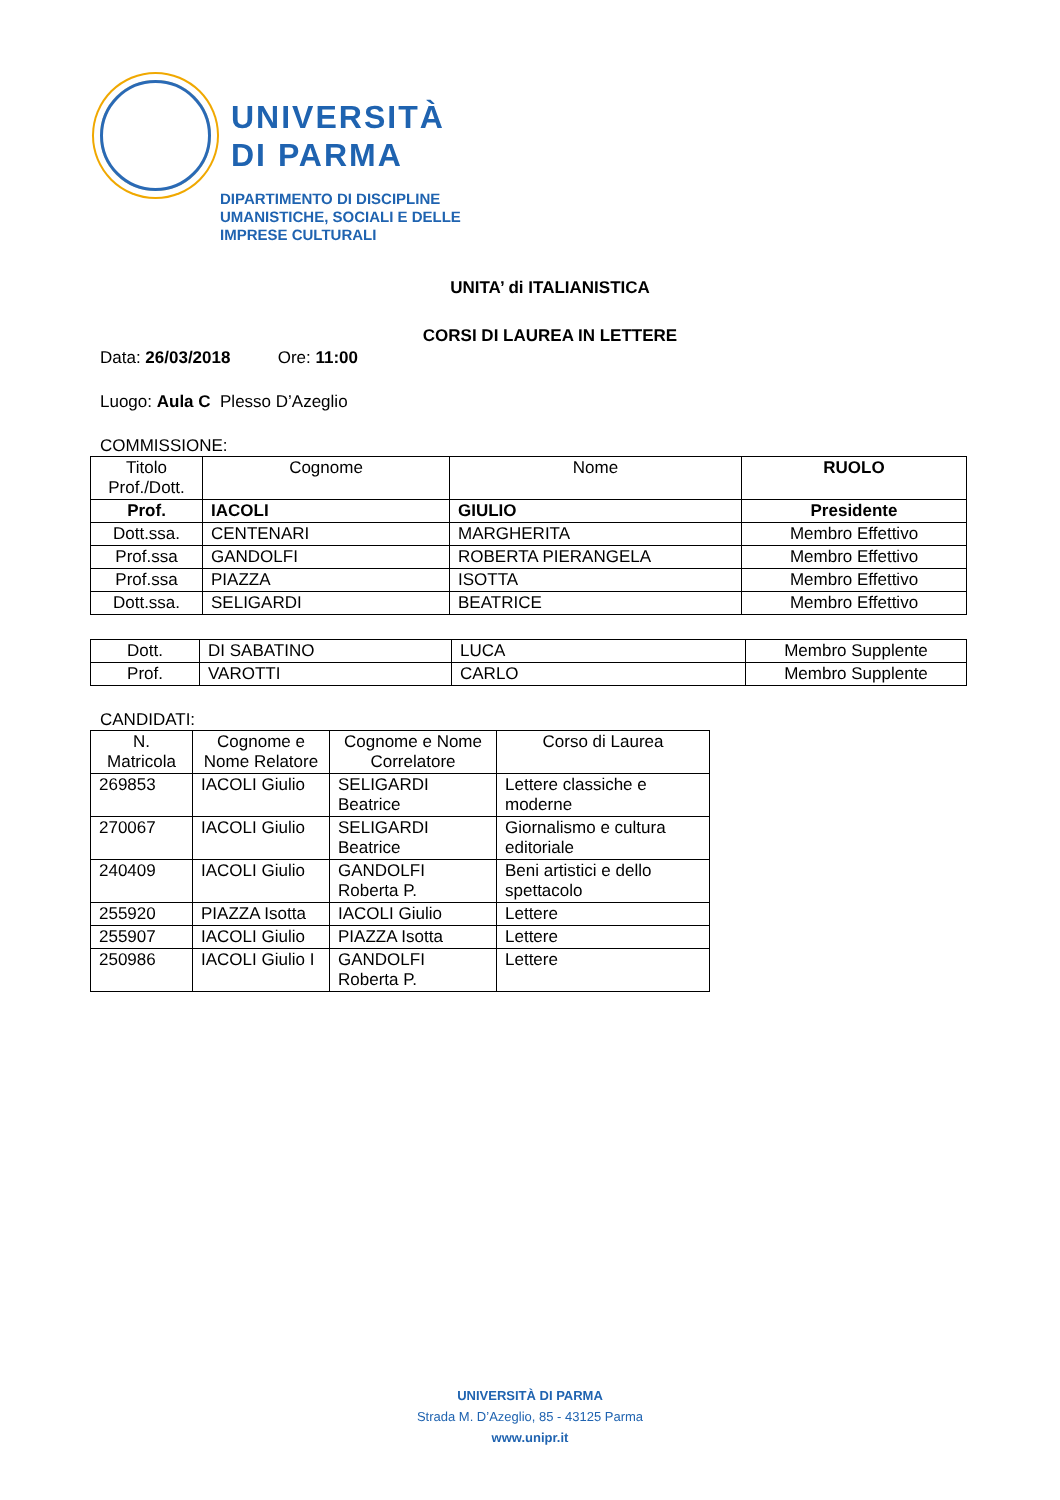UNIVERSITÀ
DI PARMA
DIPARTIMENTO DI DISCIPLINE
UMANISTICHE, SOCIALI E DELLE
IMPRESE CULTURALI
UNITA’ di ITALIANISTICA
CORSI DI LAUREA IN LETTERE
Data: 26/03/2018 Ore: 11:00
Luogo: Aula C Plesso D’Azeglio
COMMISSIONE:
| Titolo Prof./Dott. | Cognome | Nome | RUOLO |
| --- | --- | --- | --- |
| Prof. | IACOLI | GIULIO | Presidente |
| Dott.ssa. | CENTENARI | MARGHERITA | Membro Effettivo |
| Prof.ssa | GANDOLFI | ROBERTA PIERANGELA | Membro Effettivo |
| Prof.ssa | PIAZZA | ISOTTA | Membro Effettivo |
| Dott.ssa. | SELIGARDI | BEATRICE | Membro Effettivo |
| Dott. | DI SABATINO | LUCA | Membro Supplente |
| Prof. | VAROTTI | CARLO | Membro Supplente |
CANDIDATI:
| N. Matricola | Cognome e Nome Relatore | Cognome e Nome Correlatore | Corso di Laurea |
| --- | --- | --- | --- |
| 269853 | IACOLI Giulio | SELIGARDI Beatrice | Lettere classiche e moderne |
| 270067 | IACOLI Giulio | SELIGARDI Beatrice | Giornalismo e cultura editoriale |
| 240409 | IACOLI Giulio | GANDOLFI Roberta P. | Beni artistici e dello spettacolo |
| 255920 | PIAZZA Isotta | IACOLI Giulio | Lettere |
| 255907 | IACOLI Giulio | PIAZZA Isotta | Lettere |
| 250986 | IACOLI Giulio I | GANDOLFI Roberta P. | Lettere |
UNIVERSITÀ DI PARMA
Strada M. D’Azeglio, 85 - 43125 Parma
www.unipr.it